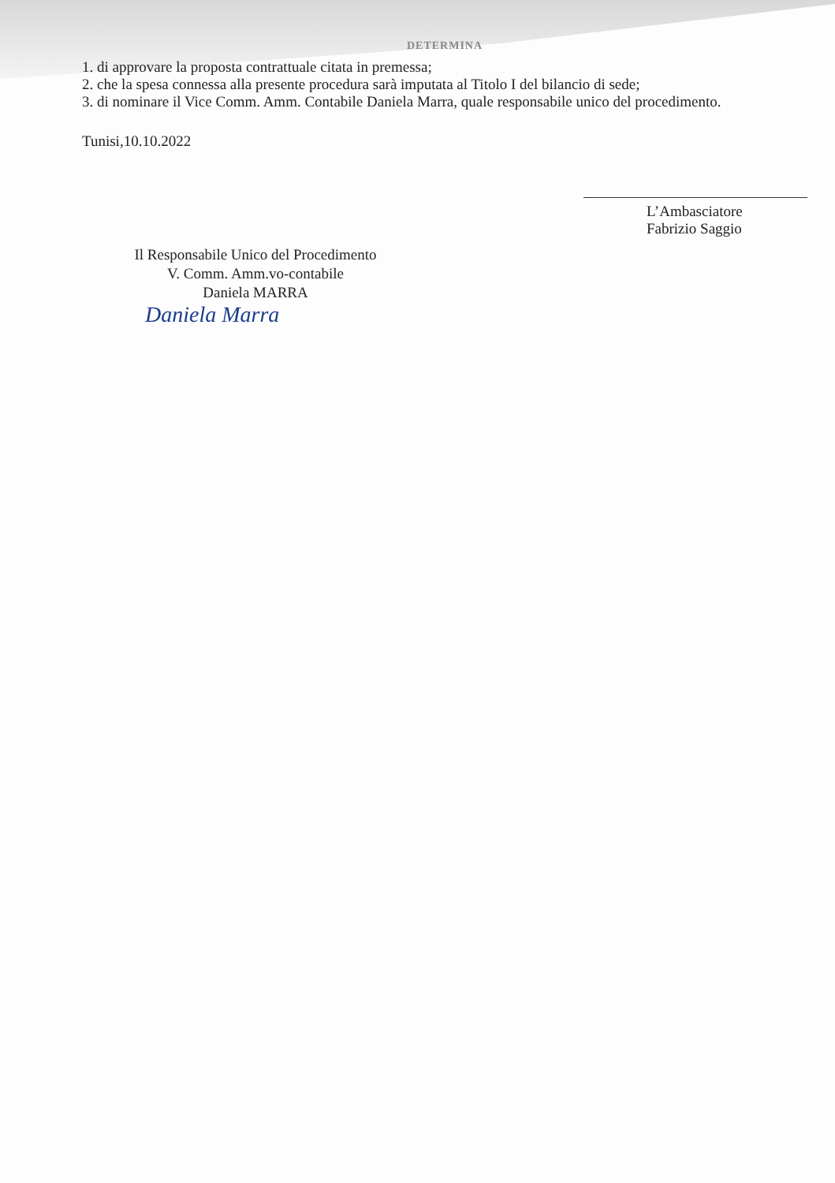DETERMINA
1. di approvare la proposta contrattuale citata in premessa;
2. che la spesa connessa alla presente procedura sarà imputata al Titolo I del bilancio di sede;
3. di nominare il Vice Comm. Amm. Contabile Daniela Marra, quale responsabile unico del procedimento.
Tunisi,10.10.2022
L’Ambasciatore
Fabrizio Saggio
Il Responsabile Unico del Procedimento
V. Comm. Amm.vo-contabile
Daniela MARRA
Daniela Marra